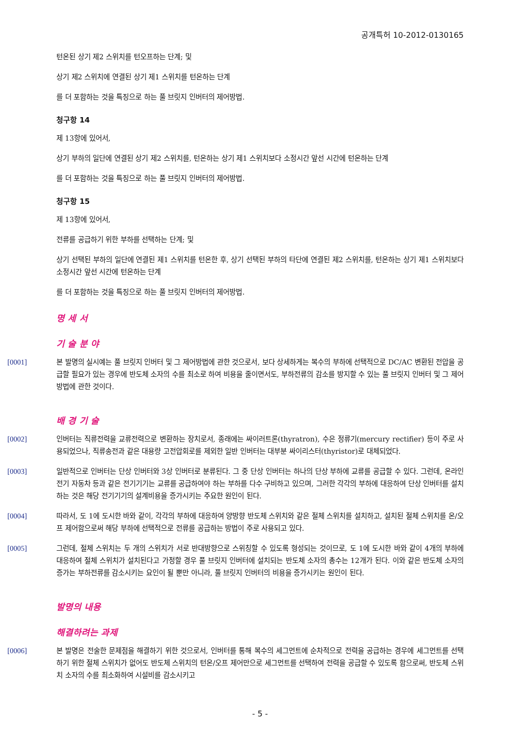공개특허 10-2012-0130165
턴온된 상기 제2 스위치를 턴오프하는 단계; 및
상기 제2 스위치에 연결된 상기 제1 스위치를 턴온하는 단계
를 더 포함하는 것을 특징으로 하는 풀 브릿지 인버터의 제어방법.
청구항 14
제 13항에 있어서,
상기 부하의 일단에 연결된 상기 제2 스위치를, 턴온하는 상기 제1 스위치보다 소정시간 앞선 시간에 턴온하는 단계
를 더 포함하는 것을 특징으로 하는 풀 브릿지 인버터의 제어방법.
청구항 15
제 13항에 있어서,
전류를 공급하기 위한 부하를 선택하는 단계; 및
상기 선택된 부하의 일단에 연결된 제1 스위치를 턴온한 후, 상기 선택된 부하의 타단에 연결된 제2 스위치를, 턴온하는 상기 제1 스위치보다 소정시간 앞선 시간에 턴온하는 단계
를 더 포함하는 것을 특징으로 하는 풀 브릿지 인버터의 제어방법.
명 세 서
기 술 분 야
[0001] 본 발명의 실시예는 풀 브릿지 인버터 및 그 제어방법에 관한 것으로서, 보다 상세하게는 복수의 부하에 선택적으로 DC/AC 변환된 전압을 공급할 필요가 있는 경우에 반도체 소자의 수를 최소로 하여 비용을 줄이면서도, 부하전류의 감소를 방지할 수 있는 풀 브릿지 인버터 및 그 제어방법에 관한 것이다.
배 경 기 술
[0002] 인버터는 직류전력을 교류전력으로 변환하는 장치로서, 종래에는 싸이러트론(thyratron), 수은 정류기(mercury rectifier) 등이 주로 사용되었으나, 직류송전과 같은 대용량 고전압회로를 제외한 일반 인버터는 대부분 싸이리스터(thyristor)로 대체되었다.
[0003] 일반적으로 인버터는 단상 인버터와 3상 인버터로 분류된다. 그 중 단상 인버터는 하나의 단상 부하에 교류를 공급할 수 있다. 그런데, 온라인 전기 자동차 등과 같은 전기기기는 교류를 공급하여야 하는 부하를 다수 구비하고 있으며, 그러한 각각의 부하에 대응하여 단상 인버터를 설치하는 것은 해당 전기기기의 설계비용을 증가시키는 주요한 원인이 된다.
[0004] 따라서, 도 1에 도시한 바와 같이, 각각의 부하에 대응하여 양방향 반도체 스위치와 같은 절체 스위치를 설치하고, 설치된 절체 스위치를 온/오프 제어함으로써 해당 부하에 선택적으로 전류를 공급하는 방법이 주로 사용되고 있다.
[0005] 그런데, 절체 스위치는 두 개의 스위치가 서로 반대방향으로 스위칭할 수 있도록 형성되는 것이므로, 도 1에 도시한 바와 같이 4개의 부하에 대응하여 절체 스위치가 설치된다고 가정할 경우 풀 브릿지 인버터에 설치되는 반도체 소자의 총수는 12개가 된다. 이와 같은 반도체 소자의 증가는 부하전류를 감소시키는 요인이 될 뿐만 아니라, 풀 브릿지 인버터의 비용을 증가시키는 원인이 된다.
발명의 내용
해결하려는 과제
[0006] 본 발명은 전술한 문제점을 해결하기 위한 것으로서, 인버터를 통해 복수의 세그먼트에 순차적으로 전력을 공급하는 경우에 세그먼트를 선택하기 위한 절체 스위치가 없어도 반도체 스위치의 턴온/오프 제어만으로 세그먼트를 선택하여 전력을 공급할 수 있도록 함으로써, 반도체 스위치 소자의 수를 최소화하여 시설비를 감소시키고
- 5 -